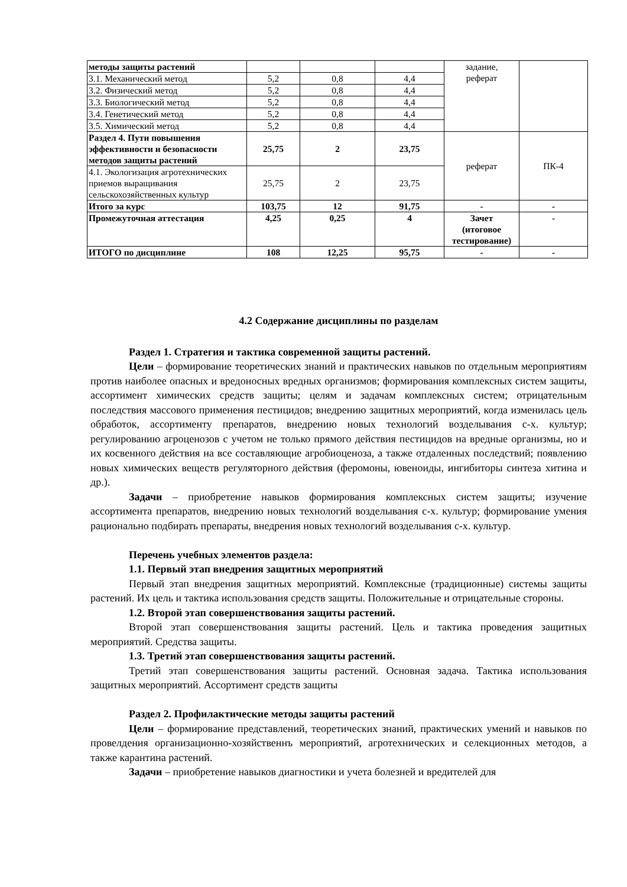| методы защиты растений | | | | задание, реферат | |
| 3.1. Механический метод | 5,2 | 0,8 | 4,4 | | |
| 3.2. Физический метод | 5,2 | 0,8 | 4,4 | | |
| 3.3. Биологический метод | 5,2 | 0,8 | 4,4 | | |
| 3.4. Генетический метод | 5,2 | 0,8 | 4,4 | | |
| 3.5. Химический метод | 5,2 | 0,8 | 4,4 | | |
| Раздел 4. Пути повышения эффективности и безопасности методов защиты растений | 25,75 | 2 | 23,75 | реферат | ПК-4 |
| 4.1. Экологизация агротехнических приемов выращивания сельскохозяйственных культур | 25,75 | 2 | 23,75 | | |
| Итого за курс | 103,75 | 12 | 91,75 | - | - |
| Промежуточная аттестация | 4,25 | 0,25 | 4 | Зачет (итоговое тестирование) | - |
| ИТОГО по дисциплине | 108 | 12,25 | 95,75 | - | - |
4.2 Содержание дисциплины по разделам
Раздел 1. Стратегия и тактика современной защиты растений.
Цели – формирование теоретических знаний и практических навыков по отдельным мероприятиям против наиболее опасных и вредоносных вредных организмов; формирования комплексных систем защиты, ассортимент химических средств защиты; целям и задачам комплексных систем; отрицательным последствия массового применения пестицидов; внедрению защитных мероприятий, когда изменилась цель обработок, ассортименту препаратов, внедрению новых технологий возделывания с-х. культур; регулированию агроценозов с учетом не только прямого действия пестицидов на вредные организмы, но и их косвенного действия на все составляющие агробиоценоза, а также отдаленных последствий; появлению новых химических веществ регуляторного действия (феромоны, ювеноиды, ингибиторы синтеза хитина и др.).
Задачи – приобретение навыков формирования комплексных систем защиты; изучение ассортимента препаратов, внедрению новых технологий возделывания с-х. культур; формирование умения рационально подбирать препараты, внедрения новых технологий возделывания с-х. культур.
Перечень учебных элементов раздела:
1.1. Первый этап внедрения защитных мероприятий
Первый этап внедрения защитных мероприятий. Комплексные (традиционные) системы защиты растений. Их цель и тактика использования средств защиты. Положительные и отрицательные стороны.
1.2. Второй этап совершенствования защиты растений.
Второй этап совершенствования защиты растений. Цель и тактика проведения защитных мероприятий. Средства защиты.
1.3. Третий этап совершенствования защиты растений.
Третий этап совершенствования защиты растений. Основная задача. Тактика использования защитных мероприятий. Ассортимент средств защиты
Раздел 2. Профилактические методы защиты растений
Цели – формирование представлений, теоретических знаний, практических умений и навыков по провелдения организационно-хозяйственнъ мероприятий, агротехнических и селекционных методов, а также карантина растений.
Задачи – приобретение навыков диагностики и учета болезней и вредителей для